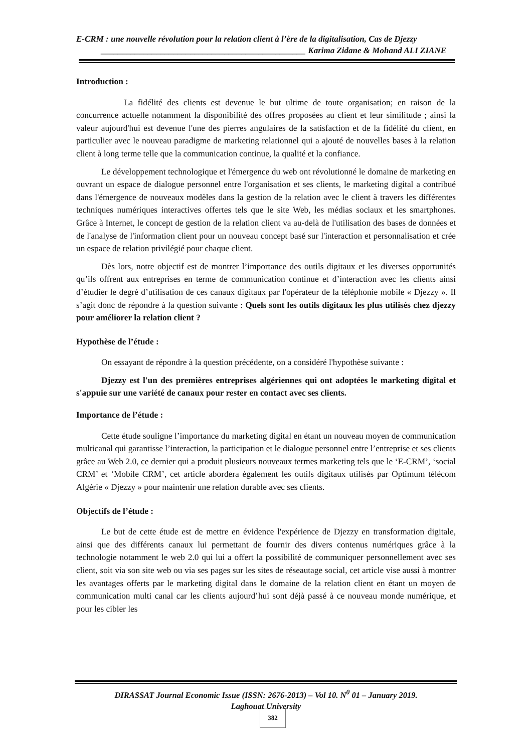E-CRM : une nouvelle révolution pour la relation client à l’ère de la digitalisation, Cas de Djezzy
________________________________________________ Karima Zidane & Mohand ALI ZIANE
Introduction :
La fidélité des clients est devenue le but ultime de toute organisation; en raison de la concurrence actuelle notamment la disponibilité des offres proposées au client et leur similitude ; ainsi la valeur aujourd'hui est devenue l'une des pierres angulaires de la satisfaction et de la fidélité du client, en particulier avec le nouveau paradigme de marketing relationnel qui a ajouté de nouvelles bases à la relation client à long terme telle que la communication continue, la qualité et la confiance.
Le développement technologique et l'émergence du web ont révolutionné le domaine de marketing en ouvrant un espace de dialogue personnel entre l'organisation et ses clients, le marketing digital a contribué dans l'émergence de nouveaux modèles dans la gestion de la relation avec le client à travers les différentes techniques numériques interactives offertes tels que le site Web, les médias sociaux et les smartphones. Grâce à Internet, le concept de gestion de la relation client va au-delà de l'utilisation des bases de données et de l'analyse de l'information client pour un nouveau concept basé sur l'interaction et personnalisation et crée un espace de relation privilégié pour chaque client.
Dès lors, notre objectif est de montrer l’importance des outils digitaux et les diverses opportunités qu’ils offrent aux entreprises en terme de communication continue et d’interaction avec les clients ainsi d’étudier le degré d’utilisation de ces canaux digitaux par l'opérateur de la téléphonie mobile « Djezzy ». Il s’agit donc de répondre à la question suivante : Quels sont les outils digitaux les plus utilisés chez djezzy pour améliorer la relation client ?
Hypothèse de l’étude :
On essayant de répondre à la question précédente, on a considéré l'hypothèse suivante :
Djezzy est l'un des premières entreprises algériennes qui ont adoptées le marketing digital et s'appuie sur une variété de canaux pour rester en contact avec ses clients.
Importance de l’étude :
Cette étude souligne l’importance du marketing digital en étant un nouveau moyen de communication multicanal qui garantisse l’interaction, la participation et le dialogue personnel entre l’entreprise et ses clients grâce au Web 2.0, ce dernier qui a produit plusieurs nouveaux termes marketing tels que le ‘E-CRM’, ‘social CRM’ et ‘Mobile CRM’, cet article abordera également les outils digitaux utilisés par Optimum télécom Algérie « Djezzy » pour maintenir une relation durable avec ses clients.
Objectifs de l’étude :
Le but de cette étude est de mettre en évidence l'expérience de Djezzy en transformation digitale, ainsi que des différents canaux lui permettant de fournir des divers contenus numériques grâce à la technologie notamment le web 2.0 qui lui a offert la possibilité de communiquer personnellement avec ses client, soit via son site web ou via ses pages sur les sites de réseautage social, cet article vise aussi à montrer les avantages offerts par le marketing digital dans le domaine de la relation client en étant un moyen de communication multi canal car les clients aujourd’hui sont déjà passé à ce nouveau monde numérique, et pour les cibler les
DIRASSAT Journal Economic Issue (ISSN: 2676-2013) – Vol 10. N<sup>0</sup> 01 – January 2019.
Laghouat University
382